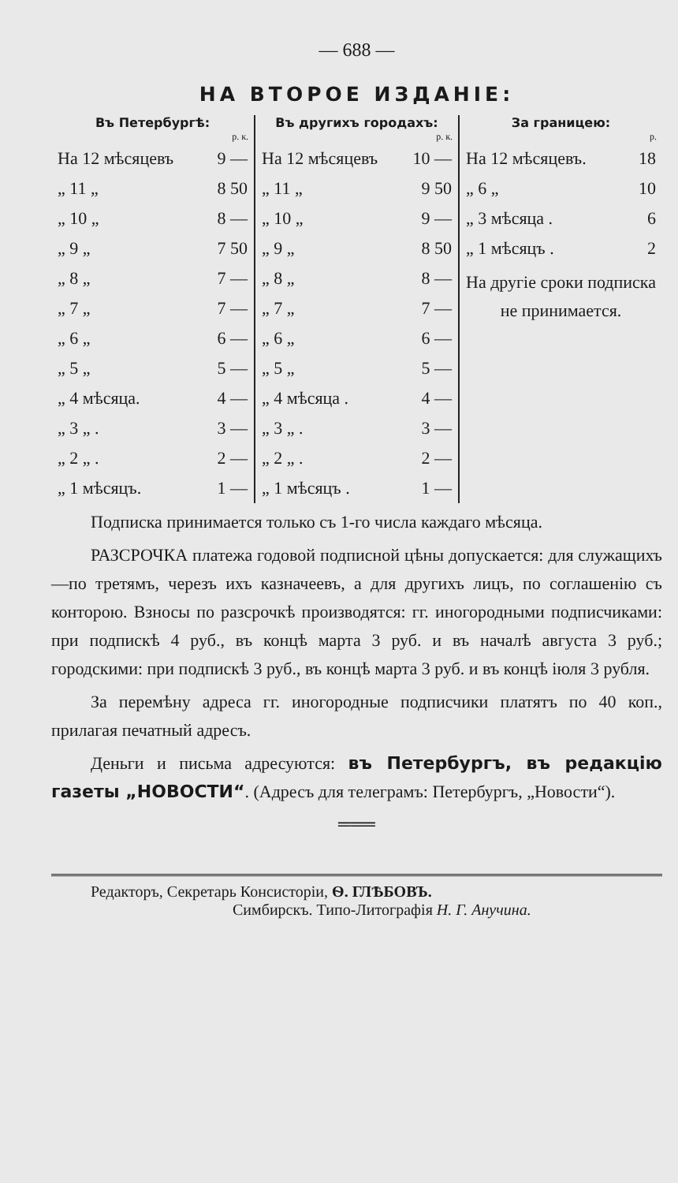— 688 —
НА ВТОРОЕ ИЗДАНІЕ:
Въ Петербургѣ:
| | р. к. |
| --- | --- |
| На 12 мѣсяцевъ | 9 — |
| „ 11 „ | 8 50 |
| „ 10 „ | 8 — |
| „ 9 „ | 7 50 |
| „ 8 „ | 7 — |
| „ 7 „ | 7 — |
| „ 6 „ | 6 — |
| „ 5 „ | 5 — |
| „ 4 мѣсяца. | 4 — |
| „ 3 „ . | 3 — |
| „ 2 „ . | 2 — |
| „ 1 мѣсяцъ. | 1 — |
Въ другихъ городахъ:
| | р. к. |
| --- | --- |
| На 12 мѣсяцевъ | 10 — |
| „ 11 „ | 9 50 |
| „ 10 „ | 9 — |
| „ 9 „ | 8 50 |
| „ 8 „ | 8 — |
| „ 7 „ | 7 — |
| „ 6 „ | 6 — |
| „ 5 „ | 5 — |
| „ 4 мѣсяца . | 4 — |
| „ 3 „ . | 3 — |
| „ 2 „ . | 2 — |
| „ 1 мѣсяцъ . | 1 — |
За границею:
| | р. |
| --- | --- |
| На 12 мѣсяцевъ. | 18 |
| „ 6 „ | 10 |
| „ 3 мѣсяца . | 6 |
| „ 1 мѣсяцъ . | 2 |
На другіе сроки подписка не принимается.
Подписка принимается только съ 1-го числа каждаго мѣсяца.
РАЗСРОЧКА платежа годовой подписной цѣны допускается: для служащихъ—по третямъ, черезъ ихъ казначеевъ, а для другихъ лицъ, по соглашенію съ конторою. Взносы по разсрочкѣ производятся: гг. иногородными подписчиками: при подпискѣ 4 руб., въ концѣ марта 3 руб. и въ началѣ августа 3 руб.; городскими: при подпискѣ 3 руб., въ концѣ марта 3 руб. и въ концѣ іюля 3 рубля.
За перемѣну адреса гг. иногородные подписчики платятъ по 40 коп., прилагая печатный адресъ.
Деньги и письма адресуются: въ Петербургъ, въ редакцію газеты „НОВОСТИ“. (Адресъ для телеграмъ: Петербургъ, „Новости“).
═══
Редакторъ, Секретарь Консисторіи, Ѳ. ГЛѢБОВЪ.
Симбирскъ. Типо-Литографія Н. Г. Анучина.